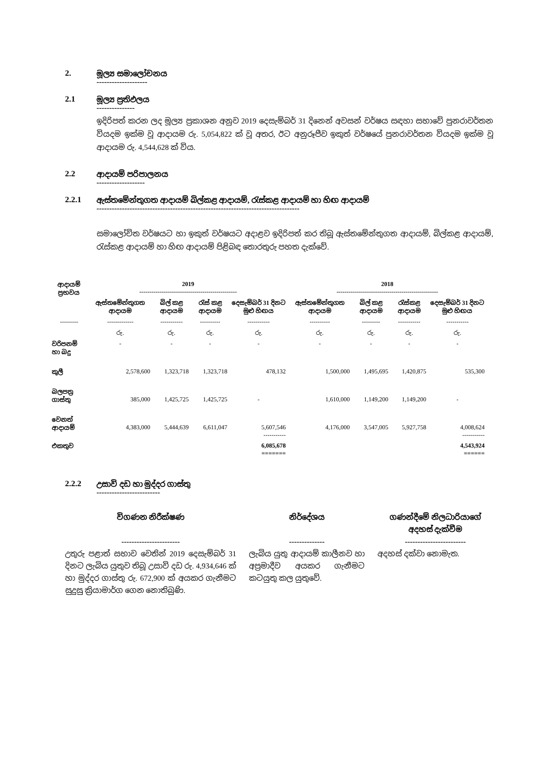2. මූල්‍ය සමාලෝචනය
--------------------
2.1 මූල්‍ය ප්‍රතිඵලය
---------------
ඉදිරිපත් කරන ලද මූල්‍ය ප්‍රකාශන අනුව 2019 දෙසැම්බර් 31 දිනෙන් අවසන් වර්ෂය සඳහා සභාවේ පුනරාවර්තන වියදම ඉක්ම වූ ආදායම රු. 5,054,822 ක් වූ අතර, ඊට අනුරූපීව ඉකුත් වර්ෂයේ පුනරාවර්තන වියදම ඉක්ම වූ ආදායම රු. 4,544,628 ක් විය.
2.2 ආදායම් පරිපාලනය
-------------------
2.2.1 ඇස්තමේන්තුගත ආදායම් බිල්කළ ආදායම්, රැස්කළ ආදායම් හා හිඟ ආදායම්
--------------------------------------------------------------------------------
සමාලෝචිත වර්ෂයට හා ඉකුත් වර්ෂයට අදාළව ඉදිරිපත් කර තිබූ ඇස්තමේන්තුගත ආදායම්, බිල්කළ ආදායම්, රැස්කළ ආදායම් හා හිඟ ආදායම් පිළිබඳ තොරතුරු පහත දැක්වේ.
| ආදායම් ප්‍රභවය | 2019 ------------------------------------------------ | | | | 2018 -------------------------------------------------- | | | |
| --- | --- | --- | --- | --- | --- | --- | --- | --- |
| | ඇස්තමේන්තුගත ආදායම | බිල් කළ ආදායම | රැස් කළ ආදායම | දෙසැම්බර් 31 දිනට මුළු හිඟය | ඇස්තමේන්තුගත ආදායම | බිල් කළ ආදායම | රැස්කළ ආදායම | දෙසැම්බර් 31 දිනට මුළු හිඟය |
| --------- | ------------- | ----------- | ---------- | ----------- | ---------- | --------- | ----------- | ----------- |
| | රු. | රු. | රු. | රු. | රු. | රු. | රු. | රු. |
| වරිපනම් හා බදු | - | - | - | - | - | - | - | - |
| කුලී | 2,578,600 | 1,323,718 | 1,323,718 | 478,132 | 1,500,000 | 1,495,695 | 1,420,875 | 535,300 |
| බලපත්‍ර ගාස්තු | 385,000 | 1,425,725 | 1,425,725 | - | 1,610,000 | 1,149,200 | 1,149,200 | - |
| වෙනත් ආදායම් | 4,383,000 | 5,444,639 | 6,611,047 | 5,607,546 ----------- | 4,176,000 | 3,547,005 | 5,927,758 | 4,008,624 ----------- |
| එකතුව | | | | 6,085,678 ======= | | | | 4,543,924 ====== |
2.2.2 උසාවි දඩ හා මුද්දර ගාස්තු
-------------------------
විගණන නිරීක්ෂණ
-----------------------
උතුරු පළාත් සභාව වෙතින් 2019 දෙසැම්බර් 31 දිනට ලැබිය යුතුව තිබූ උසාවි දඩ රු. 4,934,646 ක් හා මුද්දර ගාස්තු රු. 672,900 ක් අයකර ගැනීමට සුදුසු ක්‍රියාමාර්ග ගෙන නොතිබුණි.
නිර්දේශය
--------------
ලැබිය යුතු ආදායම් කාලීනව හා අප්‍රමාදීව අයකර ගැනීමට කටයුතු කල යුතුවේ.
ගණන්දීමේ නිලධාරියාගේ අදහස් දැක්වීම
------------------------
අදහස් දක්වා නොමැත.